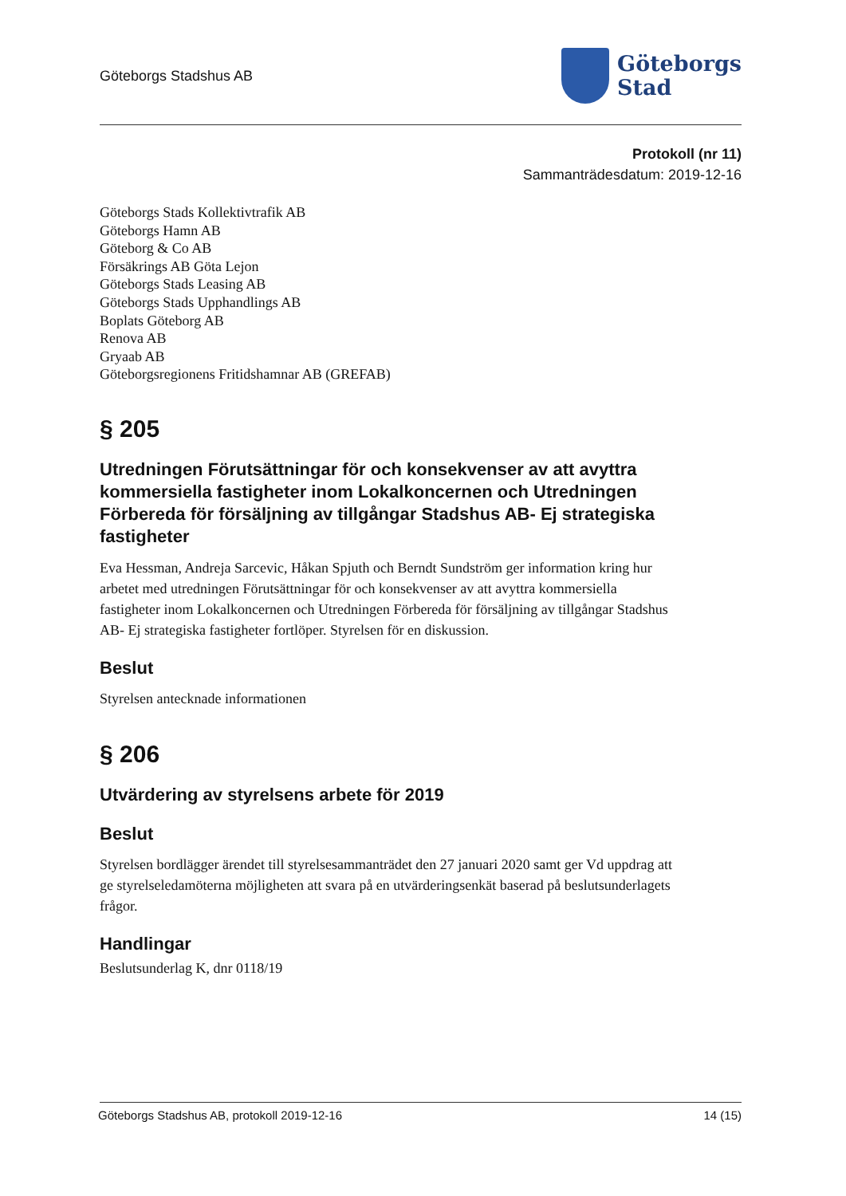Göteborgs Stadshus AB
Göteborgs
Stad
Protokoll (nr 11)
Sammanträdesdatum: 2019-12-16
Göteborgs Stads Kollektivtrafik AB
Göteborgs Hamn AB
Göteborg & Co AB
Försäkrings AB Göta Lejon
Göteborgs Stads Leasing AB
Göteborgs Stads Upphandlings AB
Boplats Göteborg AB
Renova AB
Gryaab AB
Göteborgsregionens Fritidshamnar AB (GREFAB)
§ 205
Utredningen Förutsättningar för och konsekvenser av att avyttra kommersiella fastigheter inom Lokalkoncernen och Utredningen Förbereda för försäljning av tillgångar Stadshus AB- Ej strategiska fastigheter
Eva Hessman, Andreja Sarcevic, Håkan Spjuth och Berndt Sundström ger information kring hur arbetet med utredningen Förutsättningar för och konsekvenser av att avyttra kommersiella fastigheter inom Lokalkoncernen och Utredningen Förbereda för försäljning av tillgångar Stadshus AB- Ej strategiska fastigheter fortlöper. Styrelsen för en diskussion.
Beslut
Styrelsen antecknade informationen
§ 206
Utvärdering av styrelsens arbete för 2019
Beslut
Styrelsen bordlägger ärendet till styrelsesammanträdet den 27 januari 2020 samt ger Vd uppdrag att ge styrelseledamöterna möjligheten att svara på en utvärderingsenkät baserad på beslutsunderlagets frågor.
Handlingar
Beslutsunderlag K, dnr 0118/19
Göteborgs Stadshus AB, protokoll 2019-12-16 14 (15)